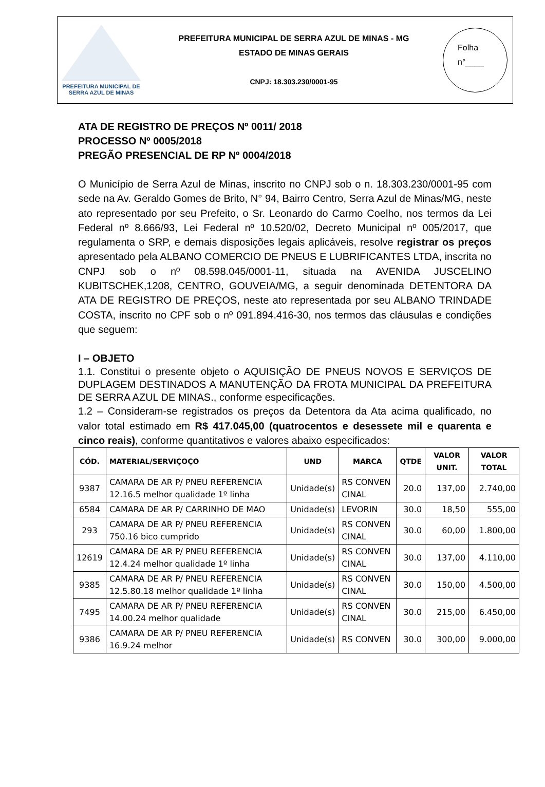PREFEITURA MUNICIPAL DE
SERRA AZUL DE MINAS
PREFEITURA MUNICIPAL DE SERRA AZUL DE MINAS - MG
ESTADO DE MINAS GERAIS
CNPJ: 18.303.230/0001-95
Folha
n°____
ATA DE REGISTRO DE PREÇOS Nº 0011/ 2018
PROCESSO Nº 0005/2018
PREGÃO PRESENCIAL DE RP Nº 0004/2018
O Município de Serra Azul de Minas, inscrito no CNPJ sob o n. 18.303.230/0001-95 com sede na Av. Geraldo Gomes de Brito, N° 94, Bairro Centro, Serra Azul de Minas/MG, neste ato representado por seu Prefeito, o Sr. Leonardo do Carmo Coelho, nos termos da Lei Federal nº 8.666/93, Lei Federal nº 10.520/02, Decreto Municipal nº 005/2017, que regulamenta o SRP, e demais disposições legais aplicáveis, resolve registrar os preços apresentado pela ALBANO COMERCIO DE PNEUS E LUBRIFICANTES LTDA, inscrita no CNPJ sob o nº 08.598.045/0001-11, situada na AVENIDA JUSCELINO KUBITSCHEK,1208, CENTRO, GOUVEIA/MG, a seguir denominada DETENTORA DA ATA DE REGISTRO DE PREÇOS, neste ato representada por seu ALBANO TRINDADE COSTA, inscrito no CPF sob o nº 091.894.416-30, nos termos das cláusulas e condições que seguem:
I – OBJETO
1.1. Constitui o presente objeto o AQUISIÇÃO DE PNEUS NOVOS E SERVIÇOS DE DUPLAGEM DESTINADOS A MANUTENÇÃO DA FROTA MUNICIPAL DA PREFEITURA DE SERRA AZUL DE MINAS., conforme especificações.
1.2 – Consideram-se registrados os preços da Detentora da Ata acima qualificado, no valor total estimado em R$ 417.045,00 (quatrocentos e desessete mil e quarenta e cinco reais), conforme quantitativos e valores abaixo especificados:
| CÓD. | MATERIAL/SERVIÇOÇO | UND | MARCA | QTDE | VALOR UNIT. | VALOR TOTAL |
| --- | --- | --- | --- | --- | --- | --- |
| 9387 | CAMARA DE AR P/ PNEU REFERENCIA 12.16.5 melhor qualidade 1º linha | Unidade(s) | RS CONVEN CINAL | 20.0 | 137,00 | 2.740,00 |
| 6584 | CAMARA DE AR P/ CARRINHO DE MAO | Unidade(s) | LEVORIN | 30.0 | 18,50 | 555,00 |
| 293 | CAMARA DE AR P/ PNEU REFERENCIA 750.16 bico cumprido | Unidade(s) | RS CONVEN CINAL | 30.0 | 60,00 | 1.800,00 |
| 12619 | CAMARA DE AR P/ PNEU REFERENCIA 12.4.24 melhor qualidade 1º linha | Unidade(s) | RS CONVEN CINAL | 30.0 | 137,00 | 4.110,00 |
| 9385 | CAMARA DE AR P/ PNEU REFERENCIA 12.5.80.18 melhor qualidade 1º linha | Unidade(s) | RS CONVEN CINAL | 30.0 | 150,00 | 4.500,00 |
| 7495 | CAMARA DE AR P/ PNEU REFERENCIA 14.00.24 melhor qualidade | Unidade(s) | RS CONVEN CINAL | 30.0 | 215,00 | 6.450,00 |
| 9386 | CAMARA DE AR P/ PNEU REFERENCIA 16.9.24 melhor | Unidade(s) | RS CONVEN | 30.0 | 300,00 | 9.000,00 |